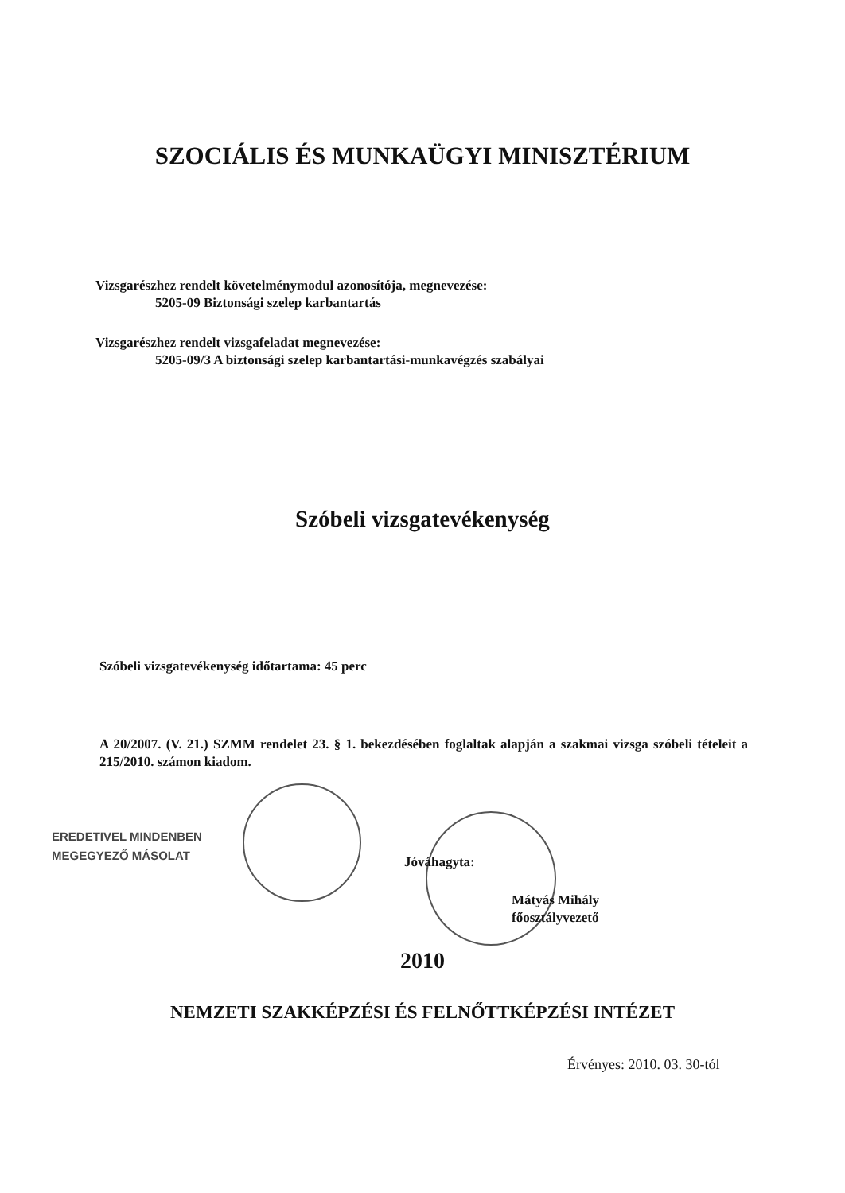SZOCIÁLIS ÉS MUNKAÜGYI MINISZTÉRIUM
Vizsgarészhez rendelt követelménymodul azonosítója, megnevezése:
5205-09 Biztonsági szelep karbantartás
Vizsgarészhez rendelt vizsgafeladat megnevezése:
5205-09/3 A biztonsági szelep karbantartási-munkavégzés szabályai
Szóbeli vizsgatevékenység
Szóbeli vizsgatevékenység időtartama: 45 perc
A 20/2007. (V. 21.) SZMM rendelet 23. § 1. bekezdésében foglaltak alapján a szakmai vizsga szóbeli tételeit a 215/2010. számon kiadom.
EREDETIVEL MINDENBEN
MEGEGYEZŐ MÁSOLAT
Jóváhagyta:
Mátyás Mihály
főosztályvezető
2010
NEMZETI SZAKKÉPZÉSI ÉS FELNŐTTKÉPZÉSI INTÉZET
Érvényes: 2010. 03. 30-tól